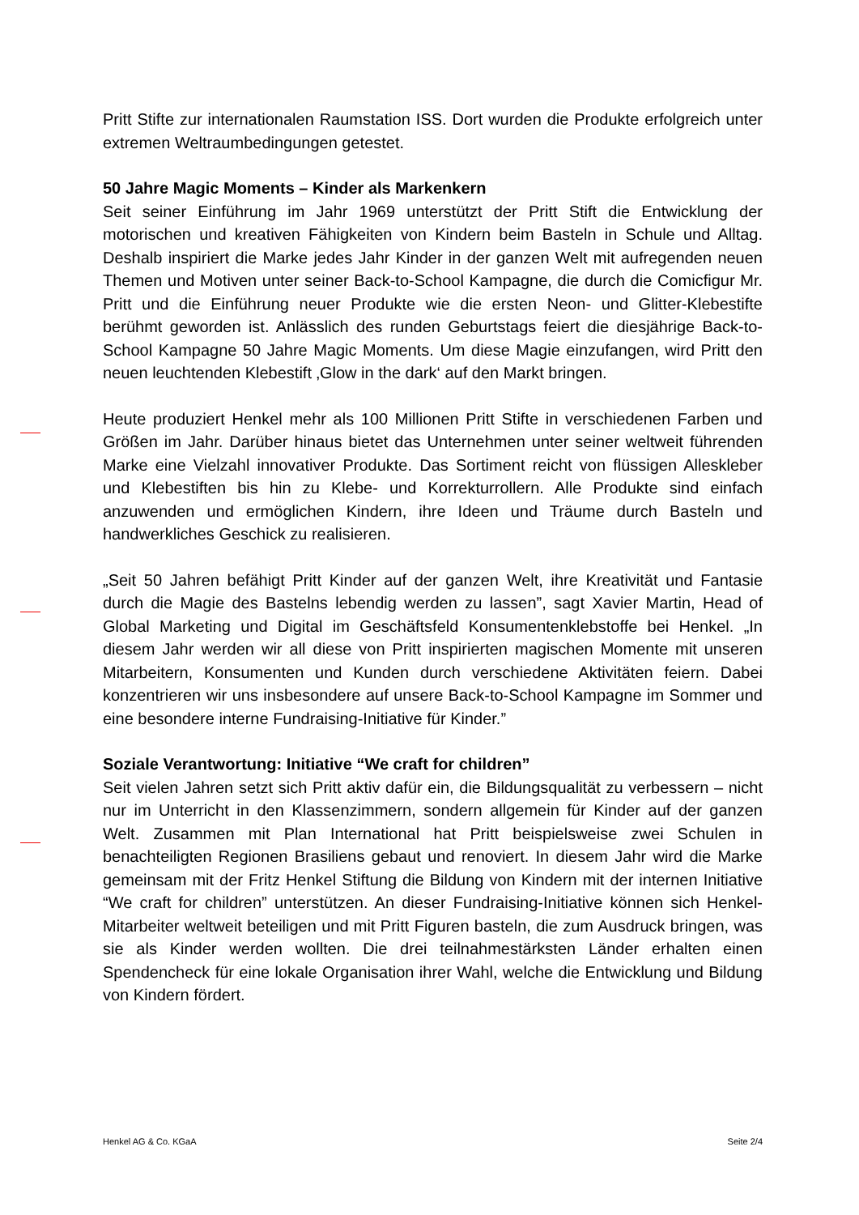Pritt Stifte zur internationalen Raumstation ISS. Dort wurden die Produkte erfolgreich unter extremen Weltraumbedingungen getestet.
50 Jahre Magic Moments – Kinder als Markenkern
Seit seiner Einführung im Jahr 1969 unterstützt der Pritt Stift die Entwicklung der motorischen und kreativen Fähigkeiten von Kindern beim Basteln in Schule und Alltag. Deshalb inspiriert die Marke jedes Jahr Kinder in der ganzen Welt mit aufregenden neuen Themen und Motiven unter seiner Back-to-School Kampagne, die durch die Comicfigur Mr. Pritt und die Einführung neuer Produkte wie die ersten Neon- und Glitter-Klebestifte berühmt geworden ist. Anlässlich des runden Geburtstags feiert die diesjährige Back-to-School Kampagne 50 Jahre Magic Moments. Um diese Magie einzufangen, wird Pritt den neuen leuchtenden Klebestift ‚Glow in the dark‘ auf den Markt bringen.
Heute produziert Henkel mehr als 100 Millionen Pritt Stifte in verschiedenen Farben und Größen im Jahr. Darüber hinaus bietet das Unternehmen unter seiner weltweit führenden Marke eine Vielzahl innovativer Produkte. Das Sortiment reicht von flüssigen Alleskleber und Klebestiften bis hin zu Klebe- und Korrekturrollern. Alle Produkte sind einfach anzuwenden und ermöglichen Kindern, ihre Ideen und Träume durch Basteln und handwerkliches Geschick zu realisieren.
„Seit 50 Jahren befähigt Pritt Kinder auf der ganzen Welt, ihre Kreativität und Fantasie durch die Magie des Bastelns lebendig werden zu lassen”, sagt Xavier Martin, Head of Global Marketing und Digital im Geschäftsfeld Konsumentenklebstoffe bei Henkel. „In diesem Jahr werden wir all diese von Pritt inspirierten magischen Momente mit unseren Mitarbeitern, Konsumenten und Kunden durch verschiedene Aktivitäten feiern. Dabei konzentrieren wir uns insbesondere auf unsere Back-to-School Kampagne im Sommer und eine besondere interne Fundraising-Initiative für Kinder.”
Soziale Verantwortung: Initiative “We craft for children”
Seit vielen Jahren setzt sich Pritt aktiv dafür ein, die Bildungsqualität zu verbessern – nicht nur im Unterricht in den Klassenzimmern, sondern allgemein für Kinder auf der ganzen Welt. Zusammen mit Plan International hat Pritt beispielsweise zwei Schulen in benachteiligten Regionen Brasiliens gebaut und renoviert. In diesem Jahr wird die Marke gemeinsam mit der Fritz Henkel Stiftung die Bildung von Kindern mit der internen Initiative “We craft for children” unterstützen. An dieser Fundraising-Initiative können sich Henkel-Mitarbeiter weltweit beteiligen und mit Pritt Figuren basteln, die zum Ausdruck bringen, was sie als Kinder werden wollten. Die drei teilnahmestärksten Länder erhalten einen Spendencheck für eine lokale Organisation ihrer Wahl, welche die Entwicklung und Bildung von Kindern fördert.
Henkel AG & Co. KGaA Seite 2/4